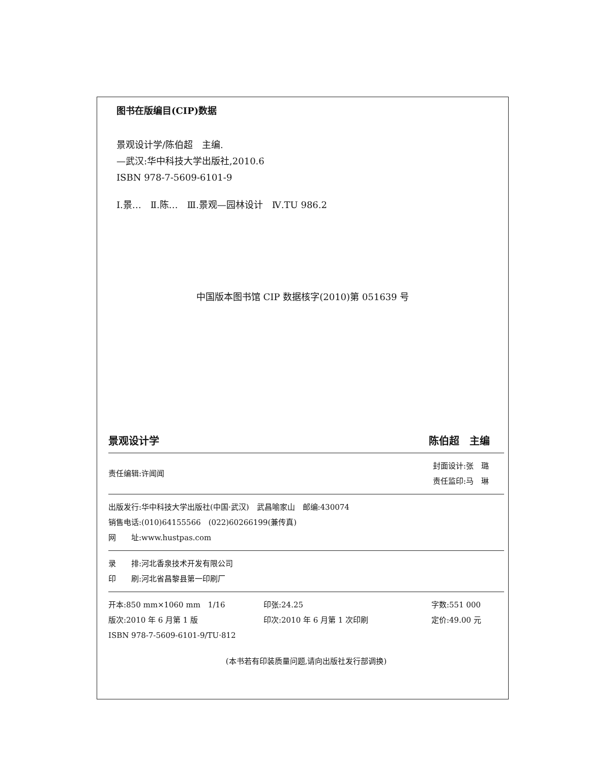图书在版编目(CIP)数据
景观设计学/陈伯超　主编.
—武汉:华中科技大学出版社,2010.6
ISBN 978-7-5609-6101-9
Ⅰ.景…　Ⅱ.陈…　Ⅲ.景观—园林设计　Ⅳ.TU 986.2
中国版本图书馆 CIP 数据核字(2010)第 051639 号
景观设计学 陈伯超　主编
责任编辑:许闻闻 封面设计:张　璐
责任监印:马　琳
出版发行:华中科技大学出版社(中国·武汉)　武昌喻家山　邮编:430074
销售电话:(010)64155566　(022)60266199(兼传真)
网　　址:www.hustpas.com
录　　排:河北香泉技术开发有限公司
印　　刷:河北省昌黎县第一印刷厂
开本:850 mm×1060 mm　1/16 印张:24.25 字数:551 000
版次:2010 年 6 月第 1 版 印次:2010 年 6 月第 1 次印刷 定价:49.00 元
ISBN 978-7-5609-6101-9/TU·812
(本书若有印装质量问题,请向出版社发行部调换)